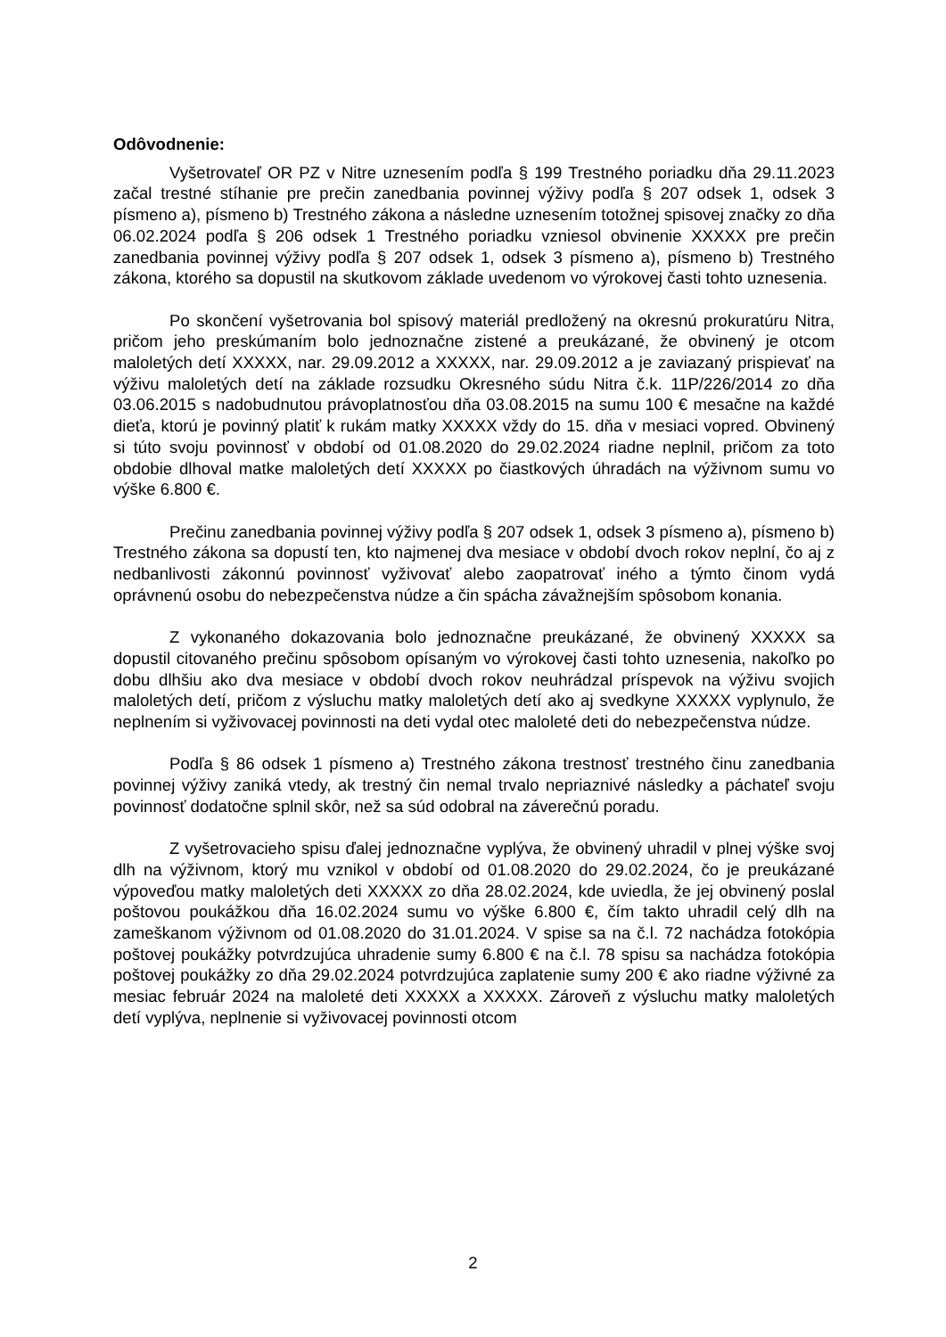Odôvodnenie:
Vyšetrovateľ OR PZ v Nitre uznesením podľa § 199 Trestného poriadku dňa 29.11.2023 začal trestné stíhanie pre prečin zanedbania povinnej výživy podľa § 207 odsek 1, odsek 3 písmeno a), písmeno b) Trestného zákona a následne uznesením totožnej spisovej značky zo dňa 06.02.2024 podľa § 206 odsek 1 Trestného poriadku vzniesol obvinenie XXXXX pre prečin zanedbania povinnej výživy podľa § 207 odsek 1, odsek 3 písmeno a), písmeno b) Trestného zákona, ktorého sa dopustil na skutkovom základe uvedenom vo výrokovej časti tohto uznesenia.
Po skončení vyšetrovania bol spisový materiál predložený na okresnú prokuratúru Nitra, pričom jeho preskúmaním bolo jednoznačne zistené a preukázané, že obvinený je otcom maloletých detí XXXXX, nar. 29.09.2012 a XXXXX, nar. 29.09.2012 a je zaviazaný prispievať na výživu maloletých detí na základe rozsudku Okresného súdu Nitra č.k. 11P/226/2014 zo dňa 03.06.2015 s nadobudnutou právoplatnosťou dňa 03.08.2015 na sumu 100 € mesačne na každé dieťa, ktorú je povinný platiť k rukám matky XXXXX vždy do 15. dňa v mesiaci vopred. Obvinený si túto svoju povinnosť v období od 01.08.2020 do 29.02.2024 riadne neplnil, pričom za toto obdobie dlhoval matke maloletých detí XXXXX po čiastkových úhradách na výživnom sumu vo výške 6.800 €.
Prečinu zanedbania povinnej výživy podľa § 207 odsek 1, odsek 3 písmeno a), písmeno b) Trestného zákona sa dopustí ten, kto najmenej dva mesiace v období dvoch rokov neplní, čo aj z nedbanlivosti zákonnú povinnosť vyživovať alebo zaopatrovať iného a týmto činom vydá oprávnenú osobu do nebezpečenstva núdze a čin spácha závažnejším spôsobom konania.
Z vykonaného dokazovania bolo jednoznačne preukázané, že obvinený XXXXX sa dopustil citovaného prečinu spôsobom opísaným vo výrokovej časti tohto uznesenia, nakoľko po dobu dlhšiu ako dva mesiace v období dvoch rokov neuhrádzal príspevok na výživu svojich maloletých detí, pričom z výsluchu matky maloletých detí ako aj svedkyne XXXXX vyplynulo, že neplnením si vyživovacej povinnosti na deti vydal otec maloleté deti do nebezpečenstva núdze.
Podľa § 86 odsek 1 písmeno a) Trestného zákona trestnosť trestného činu zanedbania povinnej výživy zaniká vtedy, ak trestný čin nemal trvalo nepriaznivé následky a páchateľ svoju povinnosť dodatočne splnil skôr, než sa súd odobral na záverečnú poradu.
Z vyšetrovacieho spisu ďalej jednoznačne vyplýva, že obvinený uhradil v plnej výške svoj dlh na výživnom, ktorý mu vznikol v období od 01.08.2020 do 29.02.2024, čo je preukázané výpoveďou matky maloletých deti XXXXX zo dňa 28.02.2024, kde uviedla, že jej obvinený poslal poštovou poukážkou dňa 16.02.2024 sumu vo výške 6.800 €, čím takto uhradil celý dlh na zameškanom výživnom od 01.08.2020 do 31.01.2024. V spise sa na č.l. 72 nachádza fotokópia poštovej poukážky potvrdzujúca uhradenie sumy 6.800 € na č.l. 78 spisu sa nachádza fotokópia poštovej poukážky zo dňa 29.02.2024 potvrdzujúca zaplatenie sumy 200 € ako riadne výživné za mesiac február 2024 na maloleté deti XXXXX a XXXXX. Zároveň z výsluchu matky maloletých detí vyplýva, neplnenie si vyživovacej povinnosti otcom
2